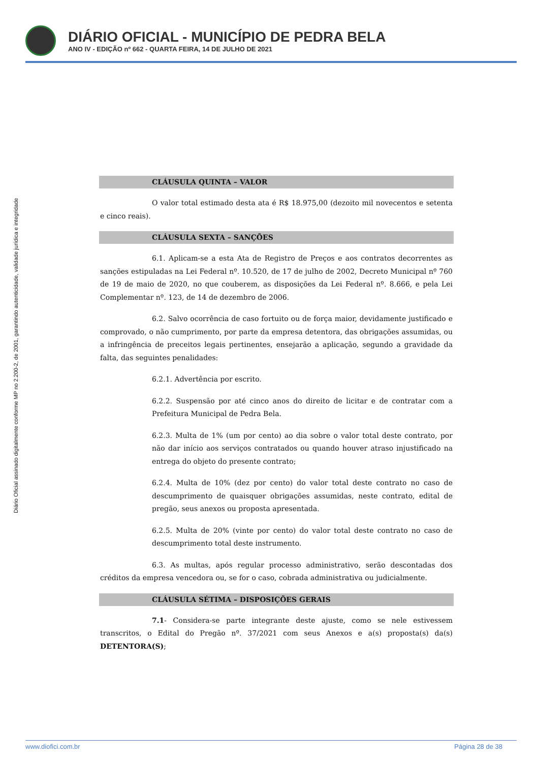DIÁRIO OFICIAL - MUNICÍPIO DE PEDRA BELA
ANO IV - EDIÇÃO nº 662 - QUARTA FEIRA, 14 DE JULHO DE 2021
Diário Oficial assinado digitalmente conforme MP no 2.200-2, de 2001, garantindo autenticidade, validade jurídica e integridade
CLÁUSULA QUINTA – VALOR
O valor total estimado desta ata é R$ 18.975,00 (dezoito mil novecentos e setenta e cinco reais).
CLÁUSULA SEXTA – SANÇÕES
6.1. Aplicam-se a esta Ata de Registro de Preços e aos contratos decorrentes as sanções estipuladas na Lei Federal nº. 10.520, de 17 de julho de 2002, Decreto Municipal nº 760 de 19 de maio de 2020, no que couberem, as disposições da Lei Federal nº. 8.666, e pela Lei Complementar nº. 123, de 14 de dezembro de 2006.
6.2. Salvo ocorrência de caso fortuito ou de força maior, devidamente justificado e comprovado, o não cumprimento, por parte da empresa detentora, das obrigações assumidas, ou a infringência de preceitos legais pertinentes, ensejarão a aplicação, segundo a gravidade da falta, das seguintes penalidades:
6.2.1. Advertência por escrito.
6.2.2. Suspensão por até cinco anos do direito de licitar e de contratar com a Prefeitura Municipal de Pedra Bela.
6.2.3. Multa de 1% (um por cento) ao dia sobre o valor total deste contrato, por não dar início aos serviços contratados ou quando houver atraso injustificado na entrega do objeto do presente contrato;
6.2.4. Multa de 10% (dez por cento) do valor total deste contrato no caso de descumprimento de quaisquer obrigações assumidas, neste contrato, edital de pregão, seus anexos ou proposta apresentada.
6.2.5. Multa de 20% (vinte por cento) do valor total deste contrato no caso de descumprimento total deste instrumento.
6.3. As multas, após regular processo administrativo, serão descontadas dos créditos da empresa vencedora ou, se for o caso, cobrada administrativa ou judicialmente.
CLÁUSULA SÉTIMA – DISPOSIÇÕES GERAIS
7.1- Considera-se parte integrante deste ajuste, como se nele estivessem transcritos, o Edital do Pregão nº. 37/2021 com seus Anexos e a(s) proposta(s) da(s) DETENTORA(S);
www.diofici.com.br Página 28 de 38